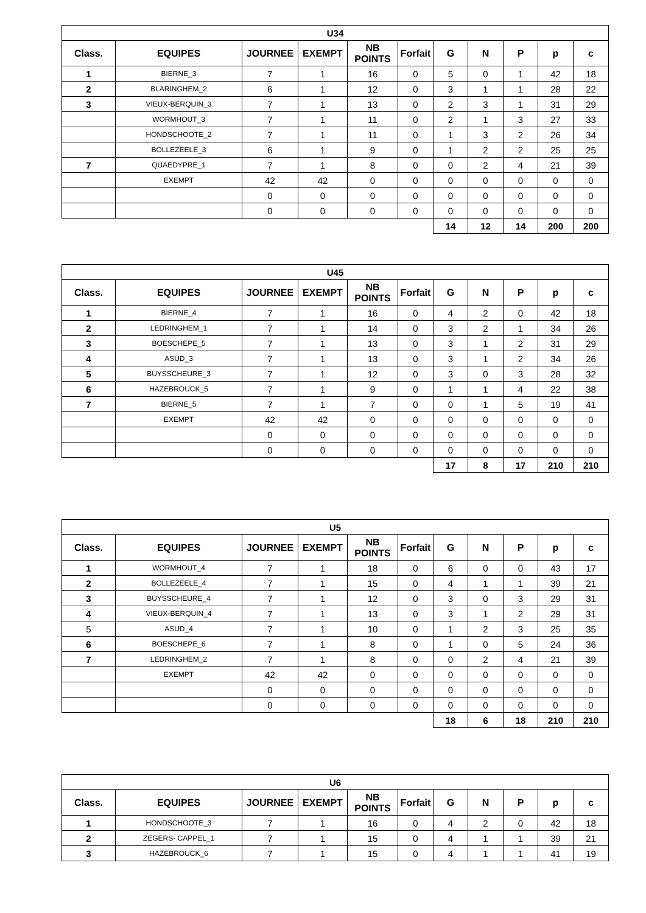| U34 | | | | | | | | | | |
| --- | --- | --- | --- | --- | --- | --- | --- | --- | --- | --- |
| Class. | EQUIPES | JOURNEE | EXEMPT | NB POINTS | Forfait | G | N | P | p | c |
| 1 | BIERNE_3 | 7 | 1 | 16 | 0 | 5 | 0 | 1 | 42 | 18 |
| 2 | BLARINGHEM_2 | 6 | 1 | 12 | 0 | 3 | 1 | 1 | 28 | 22 |
| 3 | VIEUX-BERQUIN_3 | 7 | 1 | 13 | 0 | 2 | 3 | 1 | 31 | 29 |
| | WORMHOUT_3 | 7 | 1 | 11 | 0 | 2 | 1 | 3 | 27 | 33 |
| | HONDSCHOOTE_2 | 7 | 1 | 11 | 0 | 1 | 3 | 2 | 26 | 34 |
| | BOLLEZEELE_3 | 6 | 1 | 9 | 0 | 1 | 2 | 2 | 25 | 25 |
| 7 | QUAEDYPRE_1 | 7 | 1 | 8 | 0 | 0 | 2 | 4 | 21 | 39 |
| | EXEMPT | 42 | 42 | 0 | 0 | 0 | 0 | 0 | 0 | 0 |
| | | 0 | 0 | 0 | 0 | 0 | 0 | 0 | 0 | 0 |
| | | 0 | 0 | 0 | 0 | 0 | 0 | 0 | 0 | 0 |
| | | | | | | 14 | 12 | 14 | 200 | 200 |
| U45 | | | | | | | | | | |
| --- | --- | --- | --- | --- | --- | --- | --- | --- | --- | --- |
| Class. | EQUIPES | JOURNEE | EXEMPT | NB POINTS | Forfait | G | N | P | p | c |
| 1 | BIERNE_4 | 7 | 1 | 16 | 0 | 4 | 2 | 0 | 42 | 18 |
| 2 | LEDRINGHEM_1 | 7 | 1 | 14 | 0 | 3 | 2 | 1 | 34 | 26 |
| 3 | BOESCHEPE_5 | 7 | 1 | 13 | 0 | 3 | 1 | 2 | 31 | 29 |
| 4 | ASUD_3 | 7 | 1 | 13 | 0 | 3 | 1 | 2 | 34 | 26 |
| 5 | BUYSSCHEURE_3 | 7 | 1 | 12 | 0 | 3 | 0 | 3 | 28 | 32 |
| 6 | HAZEBROUCK_5 | 7 | 1 | 9 | 0 | 1 | 1 | 4 | 22 | 38 |
| 7 | BIERNE_5 | 7 | 1 | 7 | 0 | 0 | 1 | 5 | 19 | 41 |
| | EXEMPT | 42 | 42 | 0 | 0 | 0 | 0 | 0 | 0 | 0 |
| | | 0 | 0 | 0 | 0 | 0 | 0 | 0 | 0 | 0 |
| | | 0 | 0 | 0 | 0 | 0 | 0 | 0 | 0 | 0 |
| | | | | | | 17 | 8 | 17 | 210 | 210 |
| U5 | | | | | | | | | | |
| --- | --- | --- | --- | --- | --- | --- | --- | --- | --- | --- |
| Class. | EQUIPES | JOURNEE | EXEMPT | NB POINTS | Forfait | G | N | P | p | c |
| 1 | WORMHOUT_4 | 7 | 1 | 18 | 0 | 6 | 0 | 0 | 43 | 17 |
| 2 | BOLLEZEELE_4 | 7 | 1 | 15 | 0 | 4 | 1 | 1 | 39 | 21 |
| 3 | BUYSSCHEURE_4 | 7 | 1 | 12 | 0 | 3 | 0 | 3 | 29 | 31 |
| 4 | VIEUX-BERQUIN_4 | 7 | 1 | 13 | 0 | 3 | 1 | 2 | 29 | 31 |
| 5 | ASUD_4 | 7 | 1 | 10 | 0 | 1 | 2 | 3 | 25 | 35 |
| 6 | BOESCHEPE_6 | 7 | 1 | 8 | 0 | 1 | 0 | 5 | 24 | 36 |
| 7 | LEDRINGHEM_2 | 7 | 1 | 8 | 0 | 0 | 2 | 4 | 21 | 39 |
| | EXEMPT | 42 | 42 | 0 | 0 | 0 | 0 | 0 | 0 | 0 |
| | | 0 | 0 | 0 | 0 | 0 | 0 | 0 | 0 | 0 |
| | | 0 | 0 | 0 | 0 | 0 | 0 | 0 | 0 | 0 |
| | | | | | | 18 | 6 | 18 | 210 | 210 |
| U6 | | | | | | | | | | |
| --- | --- | --- | --- | --- | --- | --- | --- | --- | --- | --- |
| Class. | EQUIPES | JOURNEE | EXEMPT | NB POINTS | Forfait | G | N | P | p | c |
| 1 | HONDSCHOOTE_3 | 7 | 1 | 16 | 0 | 4 | 2 | 0 | 42 | 18 |
| 2 | ZEGERS- CAPPEL_1 | 7 | 1 | 15 | 0 | 4 | 1 | 1 | 39 | 21 |
| 3 | HAZEBROUCK_6 | 7 | 1 | 15 | 0 | 4 | 1 | 1 | 41 | 19 |